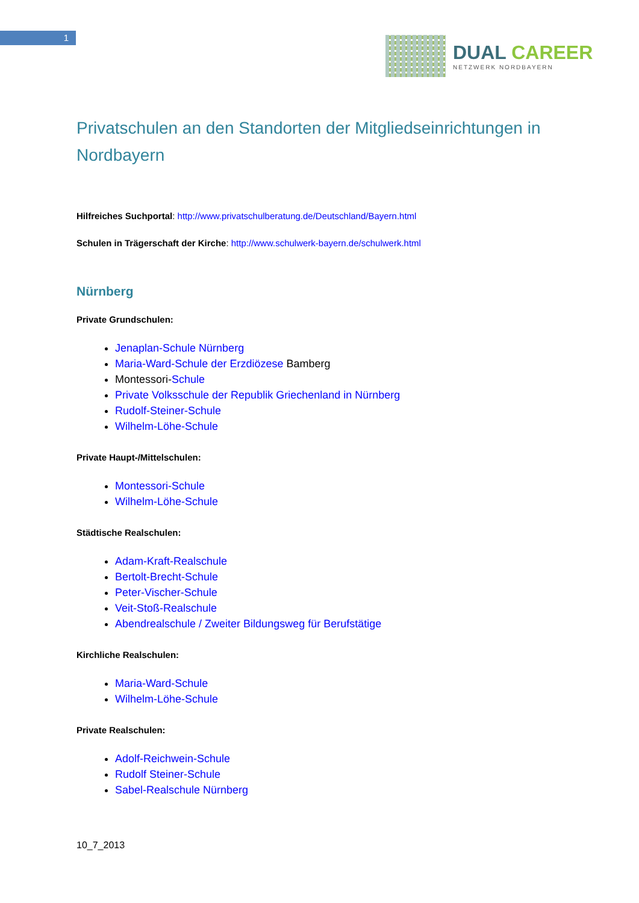1
DUAL CAREER
NETZWERK NORDBAYERN
Privatschulen an den Standorten der Mitgliedseinrichtungen in Nordbayern
Hilfreiches Suchportal: http://www.privatschulberatung.de/Deutschland/Bayern.html
Schulen in Trägerschaft der Kirche: http://www.schulwerk-bayern.de/schulwerk.html
Nürnberg
Private Grundschulen:
Jenaplan-Schule Nürnberg
Maria-Ward-Schule der Erzdiözese Bamberg
Montessori-Schule
Private Volksschule der Republik Griechenland in Nürnberg
Rudolf-Steiner-Schule
Wilhelm-Löhe-Schule
Private Haupt-/Mittelschulen:
Montessori-Schule
Wilhelm-Löhe-Schule
Städtische Realschulen:
Adam-Kraft-Realschule
Bertolt-Brecht-Schule
Peter-Vischer-Schule
Veit-Stoß-Realschule
Abendrealschule / Zweiter Bildungsweg für Berufstätige
Kirchliche Realschulen:
Maria-Ward-Schule
Wilhelm-Löhe-Schule
Private Realschulen:
Adolf-Reichwein-Schule
Rudolf Steiner-Schule
Sabel-Realschule Nürnberg
10_7_2013